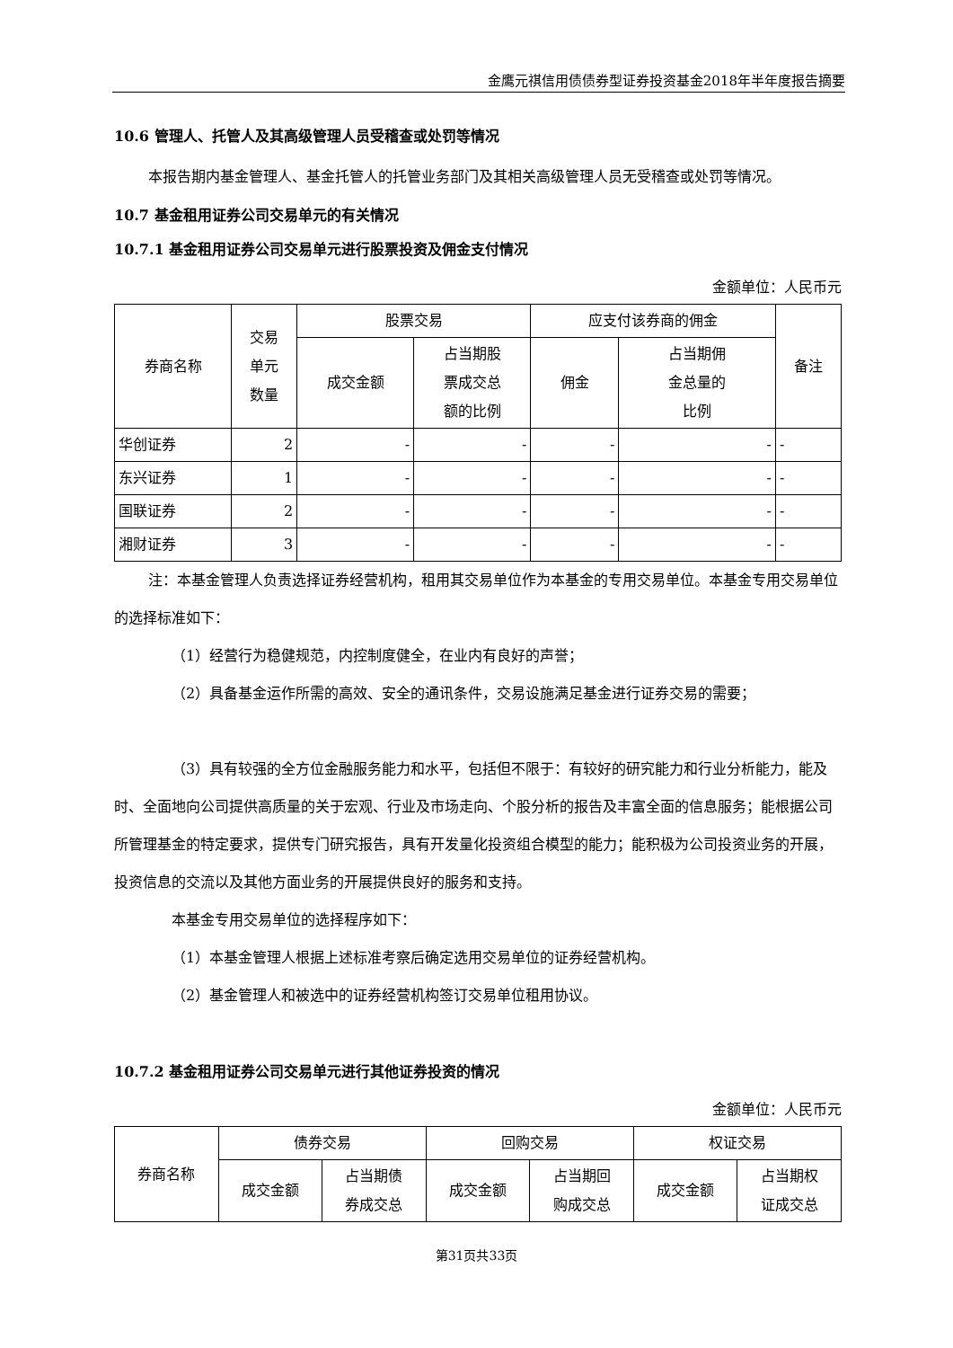金鹰元祺信用债债券型证券投资基金2018年半年度报告摘要
10.6 管理人、托管人及其高级管理人员受稽查或处罚等情况
本报告期内基金管理人、基金托管人的托管业务部门及其相关高级管理人员无受稽查或处罚等情况。
10.7 基金租用证券公司交易单元的有关情况
10.7.1 基金租用证券公司交易单元进行股票投资及佣金支付情况
金额单位：人民币元
| 券商名称 | 交易 单元 数量 | 股票交易 | | 应支付该券商的佣金 | | 备注 |
| --- | --- | --- | --- | --- | --- | --- |
| | | 成交金额 | 占当期股 票成交总 额的比例 | 佣金 | 占当期佣 金总量的 比例 | |
| 华创证券 | 2 | - | - | - | - | - |
| 东兴证券 | 1 | - | - | - | - | - |
| 国联证券 | 2 | - | - | - | - | - |
| 湘财证券 | 3 | - | - | - | - | - |
注：本基金管理人负责选择证券经营机构，租用其交易单位作为本基金的专用交易单位。本基金专用交易单位的选择标准如下：
（1）经营行为稳健规范，内控制度健全，在业内有良好的声誉；
（2）具备基金运作所需的高效、安全的通讯条件，交易设施满足基金进行证券交易的需要；
（3）具有较强的全方位金融服务能力和水平，包括但不限于：有较好的研究能力和行业分析能力，能及时、全面地向公司提供高质量的关于宏观、行业及市场走向、个股分析的报告及丰富全面的信息服务；能根据公司所管理基金的特定要求，提供专门研究报告，具有开发量化投资组合模型的能力；能积极为公司投资业务的开展，投资信息的交流以及其他方面业务的开展提供良好的服务和支持。
本基金专用交易单位的选择程序如下：
（1）本基金管理人根据上述标准考察后确定选用交易单位的证券经营机构。
（2）基金管理人和被选中的证券经营机构签订交易单位租用协议。
10.7.2 基金租用证券公司交易单元进行其他证券投资的情况
金额单位：人民币元
| 券商名称 | 债券交易 | | 回购交易 | | 权证交易 | |
| --- | --- | --- | --- | --- | --- | --- |
| | 成交金额 | 占当期债 券成交总 | 成交金额 | 占当期回 购成交总 | 成交金额 | 占当期权 证成交总 |
第31页共33页